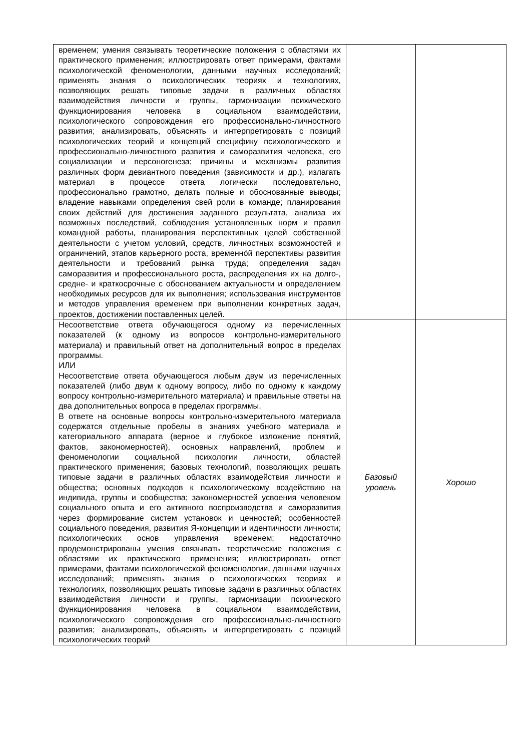| временем; умения связывать теоретические положения с областями их практического применения; иллюстрировать ответ примерами, фактами психологической феноменологии, данными научных исследований; применять знания о психологических теориях и технологиях, позволяющих решать типовые задачи в различных областях взаимодействия личности и группы, гармонизации психического функционирования человека в социальном взаимодействии, психологического сопровождения его профессионально-личностного развития; анализировать, объяснять и интерпретировать с позиций психологических теорий и концепций специфику психологического и профессионально-личностного развития и саморазвития человека, его социализации и персоногенеза; причины и механизмы развития различных форм девиантного поведения (зависимости и др.), излагать материал в процессе ответа логически последовательно, профессионально грамотно, делать полные и обоснованные выводы; владение навыками определения свей роли в команде; планирования своих действий для достижения заданного результата, анализа их возможных последствий, соблюдения установленных норм и правил командной работы, планирования перспективных целей собственной деятельности с учетом условий, средств, личностных возможностей и ограничений, этапов карьерного роста, временно́й перспективы развития деятельности и требований рынка труда; определения задач саморазвития и профессионального роста, распределения их на долго-, средне- и краткосрочные с обоснованием актуальности и определением необходимых ресурсов для их выполнения; использования инструментов и методов управления временем при выполнении конкретных задач, проектов, достижении поставленных целей. | | |
| Несоответствие ответа обучающегося одному из перечисленных показателей (к одному из вопросов контрольно-измерительного материала) и правильный ответ на дополнительный вопрос в пределах программы. ИЛИ Несоответствие ответа обучающегося любым двум из перечисленных показателей (либо двум к одному вопросу, либо по одному к каждому вопросу контрольно-измерительного материала) и правильные ответы на два дополнительных вопроса в пределах программы. В ответе на основные вопросы контрольно-измерительного материала содержатся отдельные пробелы в знаниях учебного материала и категориального аппарата (верное и глубокое изложение понятий, фактов, закономерностей), основных направлений, проблем и феноменологии социальной психологии личности, областей практического применения; базовых технологий, позволяющих решать типовые задачи в различных областях взаимодействия личности и общества; основных подходов к психологическому воздействию на индивида, группы и сообщества; закономерностей усвоения человеком социального опыта и его активного воспроизводства и саморазвития через формирование систем установок и ценностей; особенностей социального поведения, развития Я-концепции и идентичности личности; психологических основ управления временем; недостаточно продемонстрированы умения связывать теоретические положения с областями их практического применения; иллюстрировать ответ примерами, фактами психологической феноменологии, данными научных исследований; применять знания о психологических теориях и технологиях, позволяющих решать типовые задачи в различных областях взаимодействия личности и группы, гармонизации психического функционирования человека в социальном взаимодействии, психологического сопровождения его профессионально-личностного развития; анализировать, объяснять и интерпретировать с позиций психологических теорий | Базовый уровень | Хорошо |